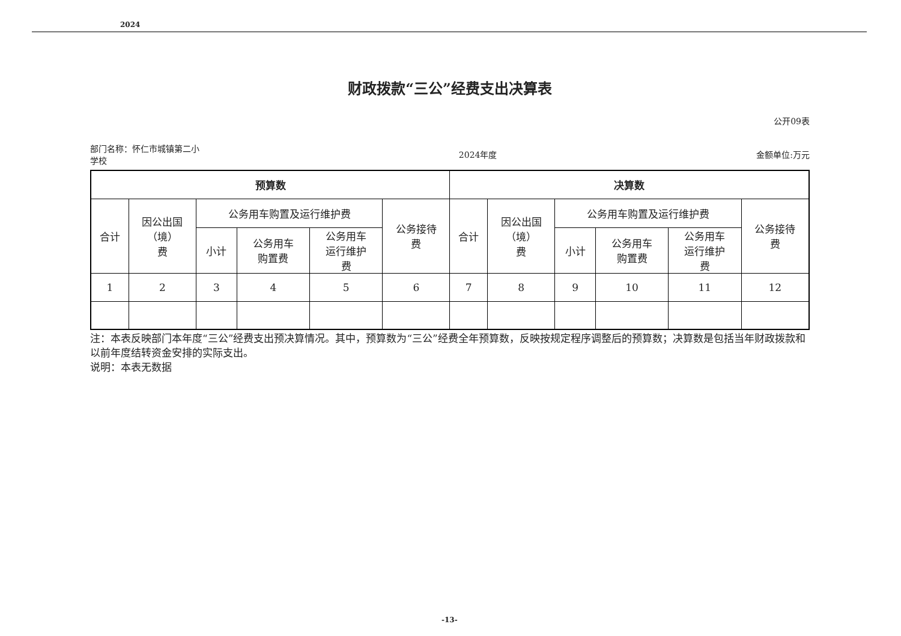2024
财政拨款“三公”经费支出决算表
公开09表
部门名称：怀仁市城镇第二小
学校
2024年度 金额单位:万元
| 预算数 | | | | | | 决算数 | | | | | |
| --- | --- | --- | --- | --- | --- | --- | --- | --- | --- | --- | --- |
| 合计 | 因公出国 （境） 费 | 公务用车购置及运行维护费 | | | 公务接待 费 | 合计 | 因公出国 （境） 费 | 公务用车购置及运行维护费 | | | 公务接待 费 |
| | | 小计 | 公务用车 购置费 | 公务用车 运行维护 费 | | | | 小计 | 公务用车 购置费 | 公务用车 运行维护 费 | |
| 1 | 2 | 3 | 4 | 5 | 6 | 7 | 8 | 9 | 10 | 11 | 12 |
注：本表反映部门本年度“三公”经费支出预决算情况。其中，预算数为“三公”经费全年预算数，反映按规定程序调整后的预算数；决算数是包括当年财政拨款和以前年度结转资金安排的实际支出。
说明：本表无数据
-13-